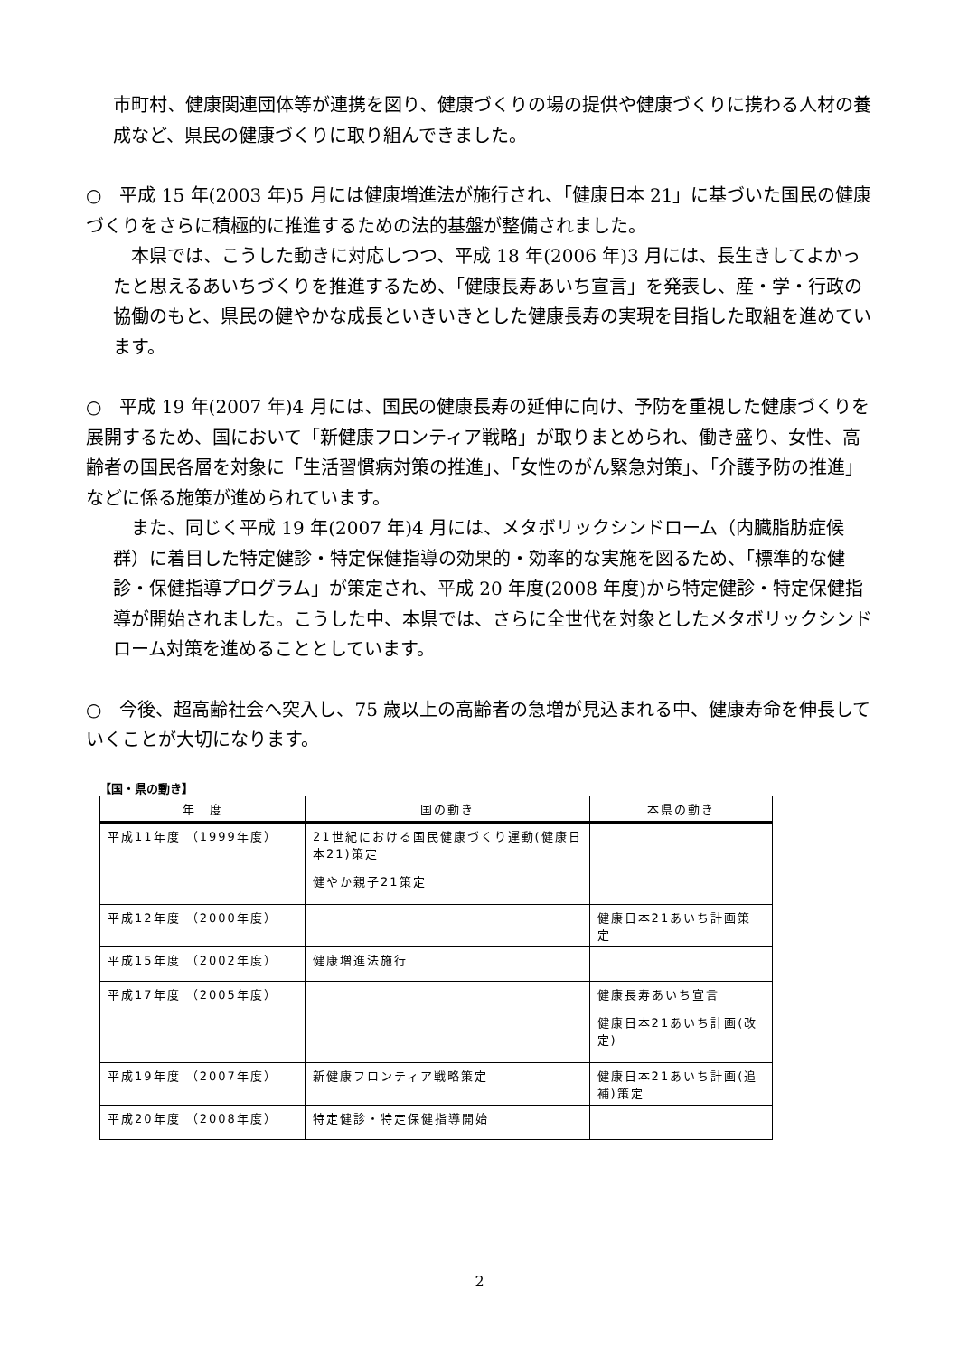市町村、健康関連団体等が連携を図り、健康づくりの場の提供や健康づくりに携わる人材の養成など、県民の健康づくりに取り組んできました。
○　平成 15 年(2003 年)5 月には健康増進法が施行され、「健康日本 21」に基づいた国民の健康づくりをさらに積極的に推進するための法的基盤が整備されました。
　本県では、こうした動きに対応しつつ、平成 18 年(2006 年)3 月には、長生きしてよかったと思えるあいちづくりを推進するため、「健康長寿あいち宣言」を発表し、産・学・行政の協働のもと、県民の健やかな成長といきいきとした健康長寿の実現を目指した取組を進めています。
○　平成 19 年(2007 年)4 月には、国民の健康長寿の延伸に向け、予防を重視した健康づくりを展開するため、国において「新健康フロンティア戦略」が取りまとめられ、働き盛り、女性、高齢者の国民各層を対象に「生活習慣病対策の推進」、「女性のがん緊急対策」、「介護予防の推進」などに係る施策が進められています。
　また、同じく平成 19 年(2007 年)4 月には、メタボリックシンドローム（内臓脂肪症候群）に着目した特定健診・特定保健指導の効果的・効率的な実施を図るため、「標準的な健診・保健指導プログラム」が策定され、平成 20 年度(2008 年度)から特定健診・特定保健指導が開始されました。こうした中、本県では、さらに全世代を対象としたメタボリックシンドローム対策を進めることとしています。
○　今後、超高齢社会へ突入し、75 歳以上の高齢者の急増が見込まれる中、健康寿命を伸長していくことが大切になります。
【国・県の動き】
| 年 度 | 国の動き | 本県の動き |
| --- | --- | --- |
| 平成11年度 （1999年度） | 21世紀における国民健康づくり運動(健康日本21)策定 健やか親子21策定 | |
| 平成12年度 （2000年度） | | 健康日本21あいち計画策定 |
| 平成15年度 （2002年度） | 健康増進法施行 | |
| 平成17年度 （2005年度） | | 健康長寿あいち宣言 健康日本21あいち計画(改定) |
| 平成19年度 （2007年度） | 新健康フロンティア戦略策定 | 健康日本21あいち計画(追補)策定 |
| 平成20年度 （2008年度） | 特定健診・特定保健指導開始 | |
2